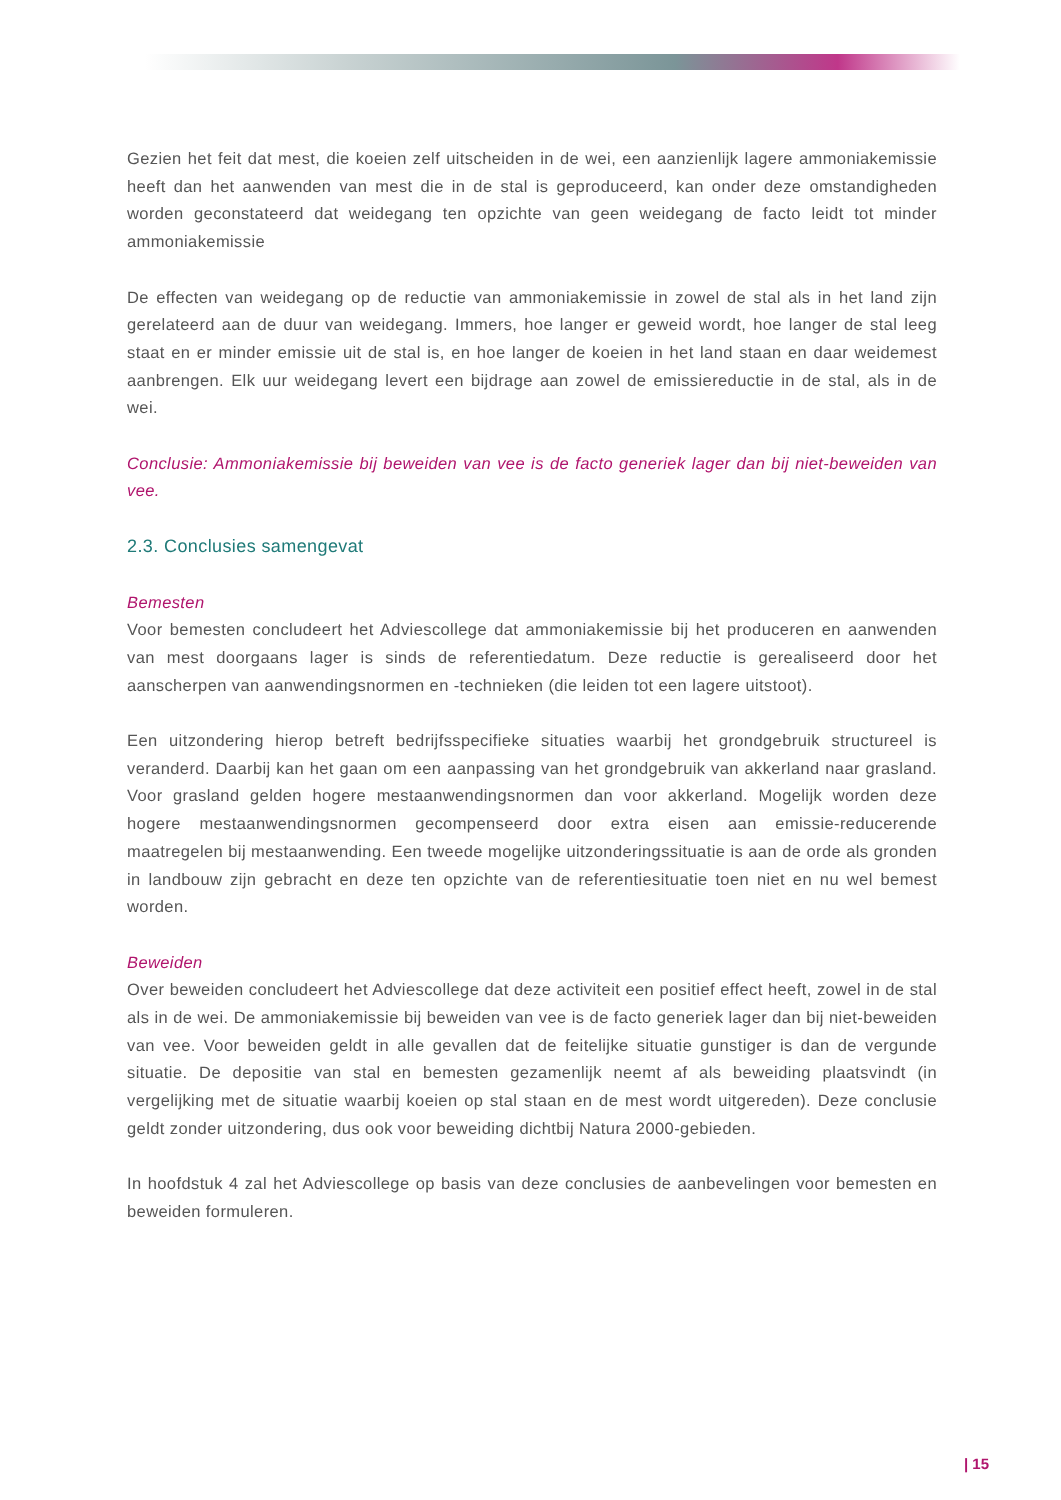Gezien het feit dat mest, die koeien zelf uitscheiden in de wei, een aanzienlijk lagere ammoniakemissie heeft dan het aanwenden van mest die in de stal is geproduceerd, kan onder deze omstandigheden worden geconstateerd dat weidegang ten opzichte van geen weidegang de facto leidt tot minder ammoniakemissie
De effecten van weidegang op de reductie van ammoniakemissie in zowel de stal als in het land zijn gerelateerd aan de duur van weidegang. Immers, hoe langer er geweid wordt, hoe langer de stal leeg staat en er minder emissie uit de stal is, en hoe langer de koeien in het land staan en daar weidemest aanbrengen. Elk uur weidegang levert een bijdrage aan zowel de emissiereductie in de stal, als in de wei.
Conclusie: Ammoniakemissie bij beweiden van vee is de facto generiek lager dan bij niet-beweiden van vee.
2.3. Conclusies samengevat
Bemesten
Voor bemesten concludeert het Adviescollege dat ammoniakemissie bij het produceren en aanwenden van mest doorgaans lager is sinds de referentiedatum. Deze reductie is gerealiseerd door het aanscherpen van aanwendingsnormen en -technieken (die leiden tot een lagere uitstoot).
Een uitzondering hierop betreft bedrijfsspecifieke situaties waarbij het grondgebruik structureel is veranderd. Daarbij kan het gaan om een aanpassing van het grondgebruik van akkerland naar grasland. Voor grasland gelden hogere mestaanwendingsnormen dan voor akkerland. Mogelijk worden deze hogere mestaanwendingsnormen gecompenseerd door extra eisen aan emissie-reducerende maatregelen bij mestaanwending. Een tweede mogelijke uitzonderingssituatie is aan de orde als gronden in landbouw zijn gebracht en deze ten opzichte van de referentiesituatie toen niet en nu wel bemest worden.
Beweiden
Over beweiden concludeert het Adviescollege dat deze activiteit een positief effect heeft, zowel in de stal als in de wei. De ammoniakemissie bij beweiden van vee is de facto generiek lager dan bij niet-beweiden van vee. Voor beweiden geldt in alle gevallen dat de feitelijke situatie gunstiger is dan de vergunde situatie. De depositie van stal en bemesten gezamenlijk neemt af als beweiding plaatsvindt (in vergelijking met de situatie waarbij koeien op stal staan en de mest wordt uitgereden). Deze conclusie geldt zonder uitzondering, dus ook voor beweiding dichtbij Natura 2000-gebieden.
In hoofdstuk 4 zal het Adviescollege op basis van deze conclusies de aanbevelingen voor bemesten en beweiden formuleren.
| 15